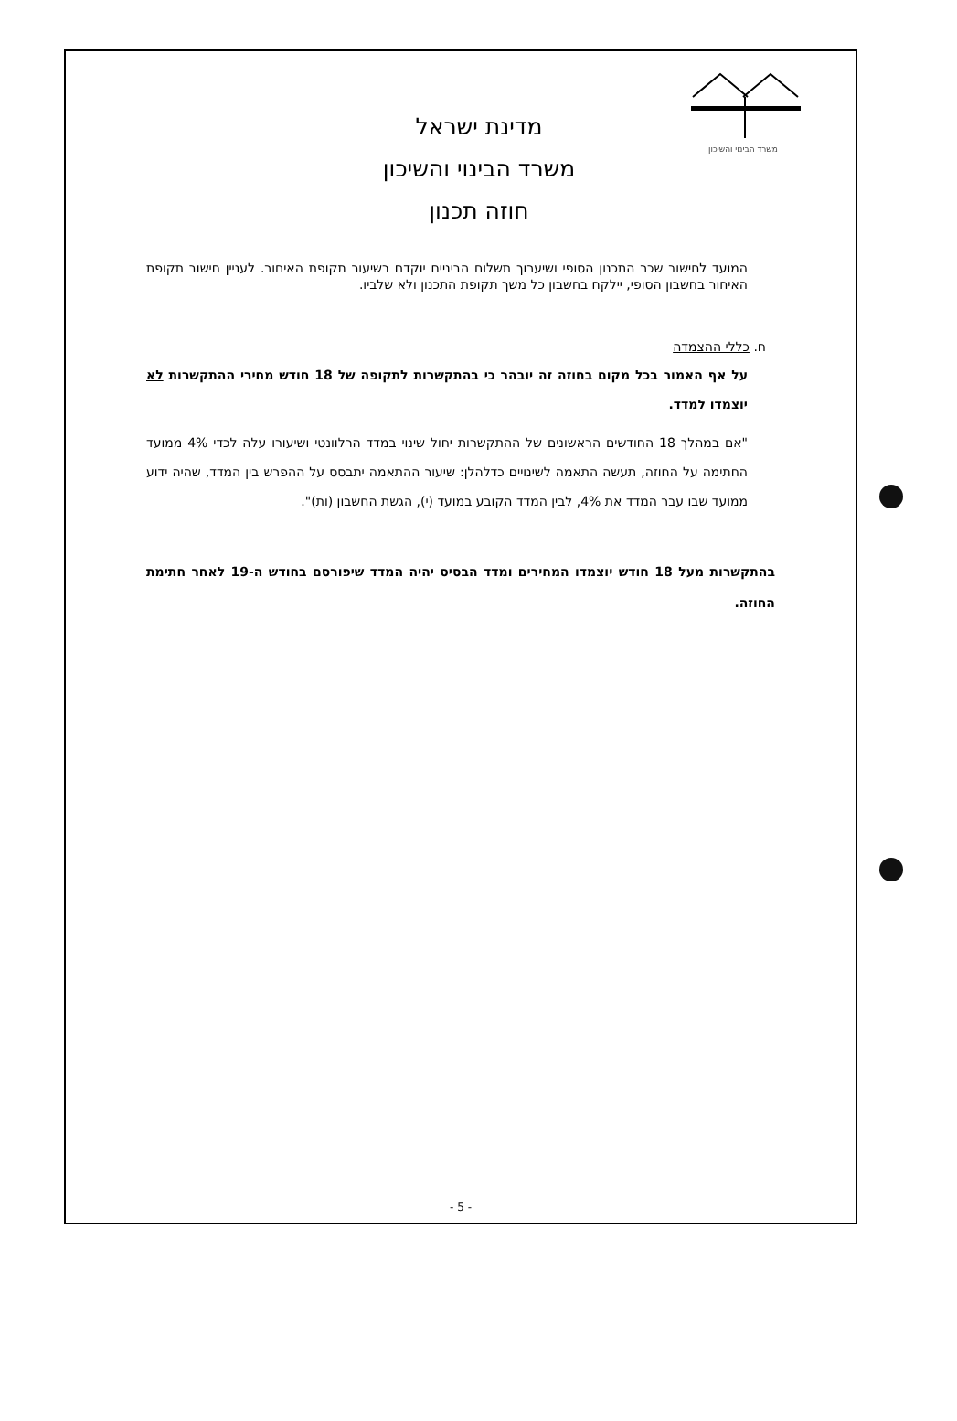משרד הבינוי והשיכון
מדינת ישראל
משרד הבינוי והשיכון
חוזה תכנון
המועד לחישוב שכר התכנון הסופי ושיערוך תשלום הביניים יוקדם בשיעור תקופת האיחור. לעניין חישוב תקופת האיחור בחשבון הסופי, יילקח בחשבון כל משך תקופת התכנון ולא שלביו.
ח. כללי ההצמדה
על אף האמור בכל מקום בחוזה זה יובהר כי בהתקשרות לתקופה של 18 חודש מחירי ההתקשרות לא יוצמדו למדד.
"אם במהלך 18 החודשים הראשונים של ההתקשרות יחול שינוי במדד הרלוונטי ושיעורו עלה לכדי 4% ממועד החתימה על החוזה, תעשה התאמה לשינויים כדלהלן: שיעור ההתאמה יתבסס על ההפרש בין המדד, שהיה ידוע ממועד שבו עבר המדד את 4%, לבין המדד הקובע במועד (י), הגשת החשבון (ות)".
בהתקשרות מעל 18 חודש יוצמדו המחירים ומדד הבסיס יהיה המדד שיפורסם בחודש ה-19 לאחר חתימת החוזה.
- 5 -